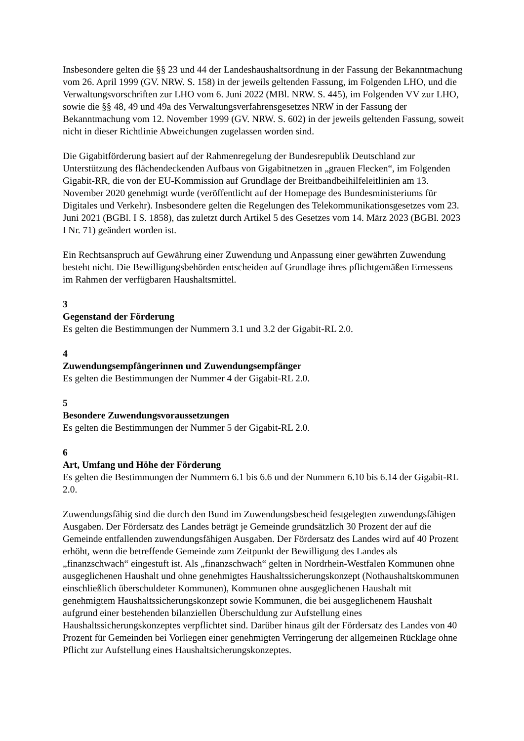Insbesondere gelten die §§ 23 und 44 der Landeshaushaltsordnung in der Fassung der Bekanntmachung vom 26. April 1999 (GV. NRW. S. 158) in der jeweils geltenden Fassung, im Folgenden LHO, und die Verwaltungsvorschriften zur LHO vom 6. Juni 2022 (MBl. NRW. S. 445), im Folgenden VV zur LHO, sowie die §§ 48, 49 und 49a des Verwaltungsverfahrensgesetzes NRW in der Fassung der Bekanntmachung vom 12. November 1999 (GV. NRW. S. 602) in der jeweils geltenden Fassung, soweit nicht in dieser Richtlinie Abweichungen zugelassen worden sind.
Die Gigabitförderung basiert auf der Rahmenregelung der Bundesrepublik Deutschland zur Unterstützung des flächendeckenden Aufbaus von Gigabitnetzen in „grauen Flecken“, im Folgenden Gigabit-RR, die von der EU-Kommission auf Grundlage der Breitbandbeihilfeleitlinien am 13. November 2020 genehmigt wurde (veröffentlicht auf der Homepage des Bundesministeriums für Digitales und Verkehr). Insbesondere gelten die Regelungen des Telekommunikationsgesetzes vom 23. Juni 2021 (BGBl. I S. 1858), das zuletzt durch Artikel 5 des Gesetzes vom 14. März 2023 (BGBl. 2023 I Nr. 71) geändert worden ist.
Ein Rechtsanspruch auf Gewährung einer Zuwendung und Anpassung einer gewährten Zuwendung besteht nicht. Die Bewilligungsbehörden entscheiden auf Grundlage ihres pflichtgemäßen Ermessens im Rahmen der verfügbaren Haushaltsmittel.
3
Gegenstand der Förderung
Es gelten die Bestimmungen der Nummern 3.1 und 3.2 der Gigabit-RL 2.0.
4
Zuwendungsempfängerinnen und Zuwendungsempfänger
Es gelten die Bestimmungen der Nummer 4 der Gigabit-RL 2.0.
5
Besondere Zuwendungsvoraussetzungen
Es gelten die Bestimmungen der Nummer 5 der Gigabit-RL 2.0.
6
Art, Umfang und Höhe der Förderung
Es gelten die Bestimmungen der Nummern 6.1 bis 6.6 und der Nummern 6.10 bis 6.14 der Gigabit-RL 2.0.
Zuwendungsfähig sind die durch den Bund im Zuwendungsbescheid festgelegten zuwendungsfähigen Ausgaben. Der Fördersatz des Landes beträgt je Gemeinde grundsätzlich 30 Prozent der auf die Gemeinde entfallenden zuwendungsfähigen Ausgaben. Der Fördersatz des Landes wird auf 40 Prozent erhöht, wenn die betreffende Gemeinde zum Zeitpunkt der Bewilligung des Landes als „finanzschwach“ eingestuft ist. Als „finanzschwach“ gelten in Nordrhein-Westfalen Kommunen ohne ausgeglichenen Haushalt und ohne genehmigtes Haushaltssicherungskonzept (Nothaushaltskommunen einschließlich überschuldeter Kommunen), Kommunen ohne ausgeglichenen Haushalt mit genehmigtem Haushaltssicherungskonzept sowie Kommunen, die bei ausgeglichenem Haushalt aufgrund einer bestehenden bilanziellen Überschuldung zur Aufstellung eines Haushaltssicherungskonzeptes verpflichtet sind. Darüber hinaus gilt der Fördersatz des Landes von 40 Prozent für Gemeinden bei Vorliegen einer genehmigten Verringerung der allgemeinen Rücklage ohne Pflicht zur Aufstellung eines Haushaltsicherungskonzeptes.